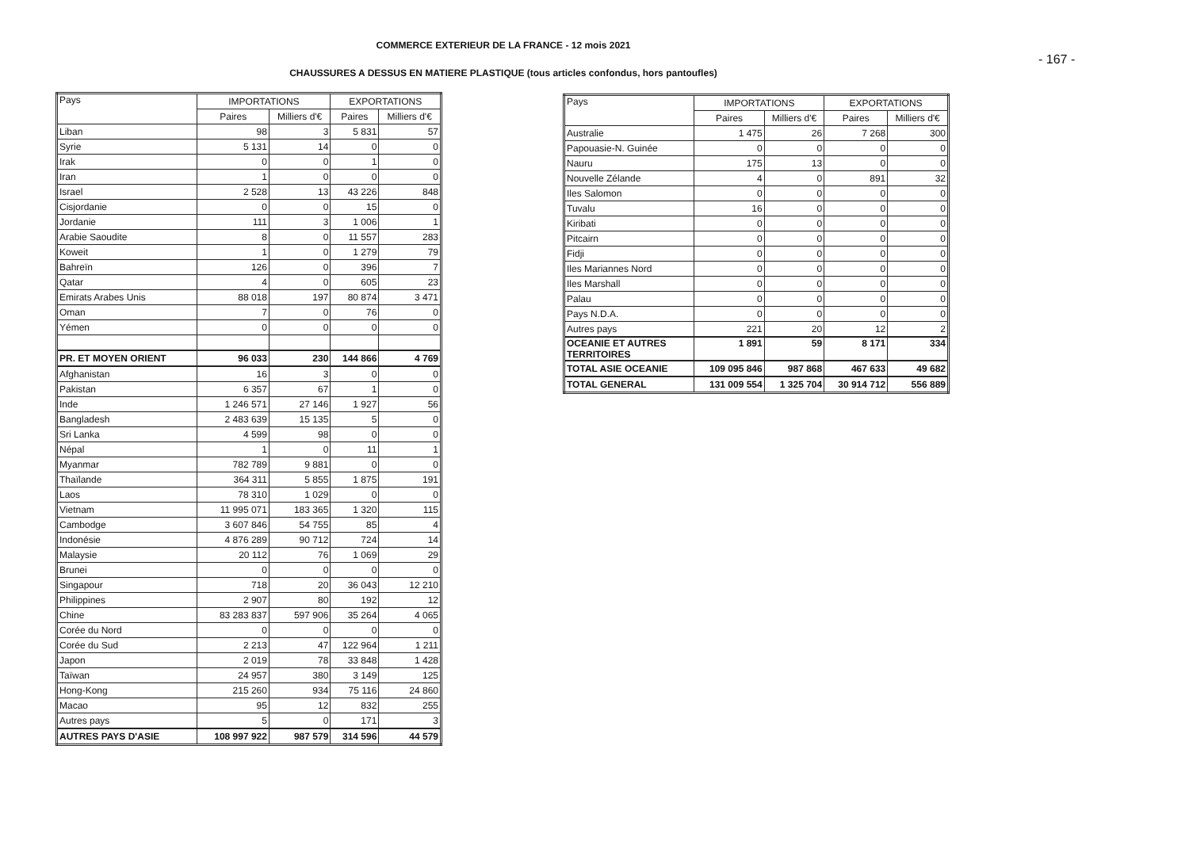COMMERCE EXTERIEUR DE LA FRANCE - 12 mois 2021
- 167 -
CHAUSSURES A DESSUS EN MATIERE PLASTIQUE (tous articles confondus, hors pantoufles)
| Pays | IMPORTATIONS | | EXPORTATIONS | |
| --- | --- | --- | --- | --- |
| | Paires | Milliers d'€ | Paires | Milliers d'€ |
| Liban | 98 | 3 | 5 831 | 57 |
| Syrie | 5 131 | 14 | 0 | 0 |
| Irak | 0 | 0 | 1 | 0 |
| Iran | 1 | 0 | 0 | 0 |
| Israel | 2 528 | 13 | 43 226 | 848 |
| Cisjordanie | 0 | 0 | 15 | 0 |
| Jordanie | 111 | 3 | 1 006 | 1 |
| Arabie Saoudite | 8 | 0 | 11 557 | 283 |
| Koweit | 1 | 0 | 1 279 | 79 |
| Bahreïn | 126 | 0 | 396 | 7 |
| Qatar | 4 | 0 | 605 | 23 |
| Emirats Arabes Unis | 88 018 | 197 | 80 874 | 3 471 |
| Oman | 7 | 0 | 76 | 0 |
| Yémen | 0 | 0 | 0 | 0 |
| PR. ET MOYEN ORIENT | 96 033 | 230 | 144 866 | 4 769 |
| Afghanistan | 16 | 3 | 0 | 0 |
| Pakistan | 6 357 | 67 | 1 | 0 |
| Inde | 1 246 571 | 27 146 | 1 927 | 56 |
| Bangladesh | 2 483 639 | 15 135 | 5 | 0 |
| Sri Lanka | 4 599 | 98 | 0 | 0 |
| Népal | 1 | 0 | 11 | 1 |
| Myanmar | 782 789 | 9 881 | 0 | 0 |
| Thaïlande | 364 311 | 5 855 | 1 875 | 191 |
| Laos | 78 310 | 1 029 | 0 | 0 |
| Vietnam | 11 995 071 | 183 365 | 1 320 | 115 |
| Cambodge | 3 607 846 | 54 755 | 85 | 4 |
| Indonésie | 4 876 289 | 90 712 | 724 | 14 |
| Malaysie | 20 112 | 76 | 1 069 | 29 |
| Brunei | 0 | 0 | 0 | 0 |
| Singapour | 718 | 20 | 36 043 | 12 210 |
| Philippines | 2 907 | 80 | 192 | 12 |
| Chine | 83 283 837 | 597 906 | 35 264 | 4 065 |
| Corée du Nord | 0 | 0 | 0 | 0 |
| Corée du Sud | 2 213 | 47 | 122 964 | 1 211 |
| Japon | 2 019 | 78 | 33 848 | 1 428 |
| Taïwan | 24 957 | 380 | 3 149 | 125 |
| Hong-Kong | 215 260 | 934 | 75 116 | 24 860 |
| Macao | 95 | 12 | 832 | 255 |
| Autres pays | 5 | 0 | 171 | 3 |
| AUTRES PAYS D'ASIE | 108 997 922 | 987 579 | 314 596 | 44 579 |
| Pays | IMPORTATIONS | | EXPORTATIONS | |
| --- | --- | --- | --- | --- |
| | Paires | Milliers d'€ | Paires | Milliers d'€ |
| Australie | 1 475 | 26 | 7 268 | 300 |
| Papouasie-N. Guinée | 0 | 0 | 0 | 0 |
| Nauru | 175 | 13 | 0 | 0 |
| Nouvelle Zélande | 4 | 0 | 891 | 32 |
| Iles Salomon | 0 | 0 | 0 | 0 |
| Tuvalu | 16 | 0 | 0 | 0 |
| Kiribati | 0 | 0 | 0 | 0 |
| Pitcairn | 0 | 0 | 0 | 0 |
| Fidji | 0 | 0 | 0 | 0 |
| Iles Mariannes Nord | 0 | 0 | 0 | 0 |
| Iles Marshall | 0 | 0 | 0 | 0 |
| Palau | 0 | 0 | 0 | 0 |
| Pays N.D.A. | 0 | 0 | 0 | 0 |
| Autres pays | 221 | 20 | 12 | 2 |
| OCEANIE ET AUTRES TERRITOIRES | 1 891 | 59 | 8 171 | 334 |
| TOTAL ASIE OCEANIE | 109 095 846 | 987 868 | 467 633 | 49 682 |
| TOTAL GENERAL | 131 009 554 | 1 325 704 | 30 914 712 | 556 889 |